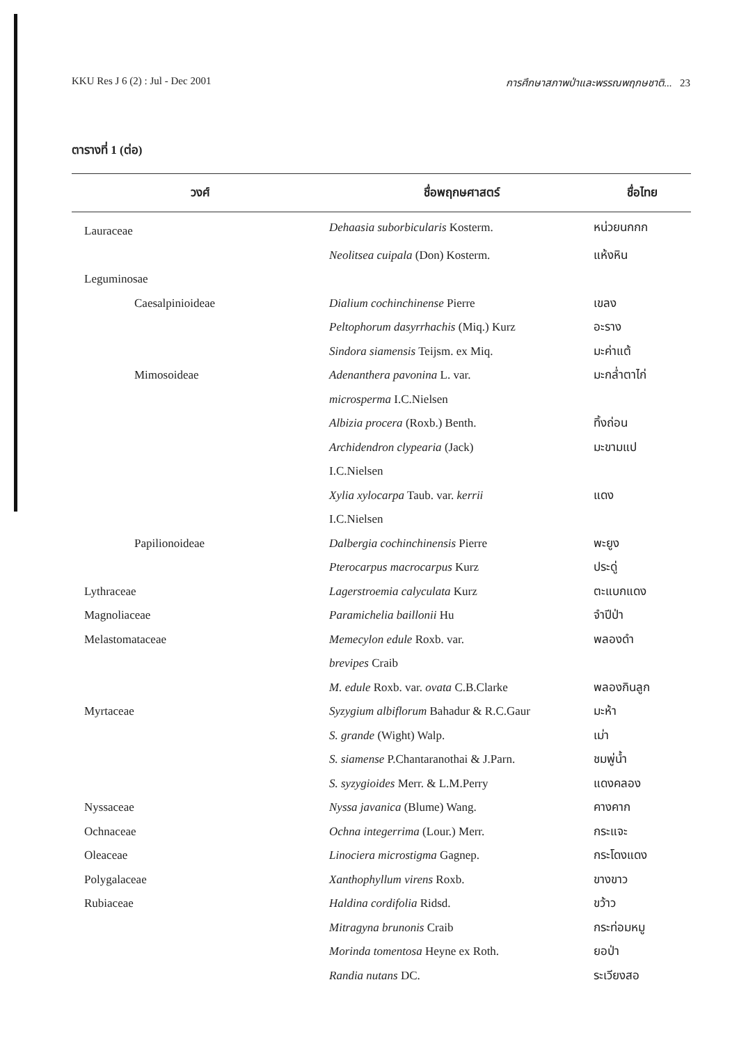KKU Res J 6 (2) : Jul - Dec 2001 การศึกษาสภาพป่าและพรรณพฤกษชาติ... 23
ตารางที่ 1 (ต่อ)
| วงศ์ | ชื่อพฤกษศาสตร์ | ชื่อไทย |
| --- | --- | --- |
| Lauraceae | Dehaasia suborbicularis Kosterm. | หน่วยนกกก |
| | Neolitsea cuipala (Don) Kosterm. | แห้งหิน |
| Leguminosae | | |
| Caesalpinioideae | Dialium cochinchinense Pierre | เขลง |
| | Peltophorum dasyrrhachis (Miq.) Kurz | อะราง |
| | Sindora siamensis Teijsm. ex Miq. | มะค่าแต้ |
| Mimosoideae | Adenanthera pavonina L. var. | มะกล่ำตาไก่ |
| | microsperma I.C.Nielsen | |
| | Albizia procera (Roxb.) Benth. | ทิ้งถ่อน |
| | Archidendron clypearia (Jack) | มะขามแป |
| | I.C.Nielsen | |
| | Xylia xylocarpa Taub. var. kerrii | แดง |
| | I.C.Nielsen | |
| Papilionoideae | Dalbergia cochinchinensis Pierre | พะยูง |
| | Pterocarpus macrocarpus Kurz | ประดู่ |
| Lythraceae | Lagerstroemia calyculata Kurz | ตะแบกแดง |
| Magnoliaceae | Paramichelia baillonii Hu | จำปีป่า |
| Melastomataceae | Memecylon edule Roxb. var. | พลองดำ |
| | brevipes Craib | |
| | M. edule Roxb. var. ovata C.B.Clarke | พลองกินลูก |
| Myrtaceae | Syzygium albiflorum Bahadur & R.C.Gaur | มะห้า |
| | S. grande (Wight) Walp. | เม่า |
| | S. siamense P.Chantaranothai & J.Parn. | ชมพู่น้ำ |
| | S. syzygioides Merr. & L.M.Perry | แดงคลอง |
| Nyssaceae | Nyssa javanica (Blume) Wang. | คางคาก |
| Ochnaceae | Ochna integerrima (Lour.) Merr. | กระแจะ |
| Oleaceae | Linociera microstigma Gagnep. | กระโดงแดง |
| Polygalaceae | Xanthophyllum virens Roxb. | ขางขาว |
| Rubiaceae | Haldina cordifolia Ridsd. | ขว้าว |
| | Mitragyna brunonis Craib | กระท่อมหมู |
| | Morinda tomentosa Heyne ex Roth. | ยอป่า |
| | Randia nutans DC. | ระเวียงสอ |